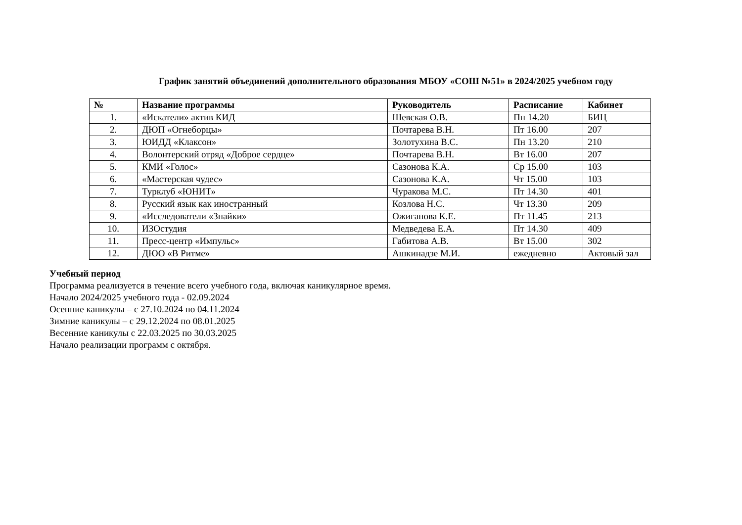График занятий объединений дополнительного образования МБОУ «СОШ №51» в 2024/2025 учебном году
| № | Название программы | Руководитель | Расписание | Кабинет |
| --- | --- | --- | --- | --- |
| 1. | «Искатели» актив КИД | Шевская О.В. | Пн 14.20 | БИЦ |
| 2. | ДЮП «Огнеборцы» | Почтарева В.Н. | Пт 16.00 | 207 |
| 3. | ЮИДД «Клаксон» | Золотухина В.С. | Пн 13.20 | 210 |
| 4. | Волонтерский отряд «Доброе сердце» | Почтарева В.Н. | Вт 16.00 | 207 |
| 5. | КМИ «Голос» | Сазонова К.А. | Ср 15.00 | 103 |
| 6. | «Мастерская чудес» | Сазонова К.А. | Чт 15.00 | 103 |
| 7. | Турклуб «ЮНИТ» | Чуракова М.С. | Пт 14.30 | 401 |
| 8. | Русский язык как иностранный | Козлова Н.С. | Чт 13.30 | 209 |
| 9. | «Исследователи «Знайки» | Ожиганова К.Е. | Пт 11.45 | 213 |
| 10. | ИЗОстудия | Медведева Е.А. | Пт 14.30 | 409 |
| 11. | Пресс-центр «Импульс» | Габитова А.В. | Вт 15.00 | 302 |
| 12. | ДЮО «В Ритме» | Ашкинадзе М.И. | ежедневно | Актовый зал |
Учебный период
Программа реализуется в течение всего учебного года, включая каникулярное время.
Начало 2024/2025 учебного года - 02.09.2024
Осенние каникулы – с 27.10.2024 по 04.11.2024
Зимние каникулы – с 29.12.2024 по 08.01.2025
Весенние каникулы с 22.03.2025 по 30.03.2025
Начало реализации программ с октября.